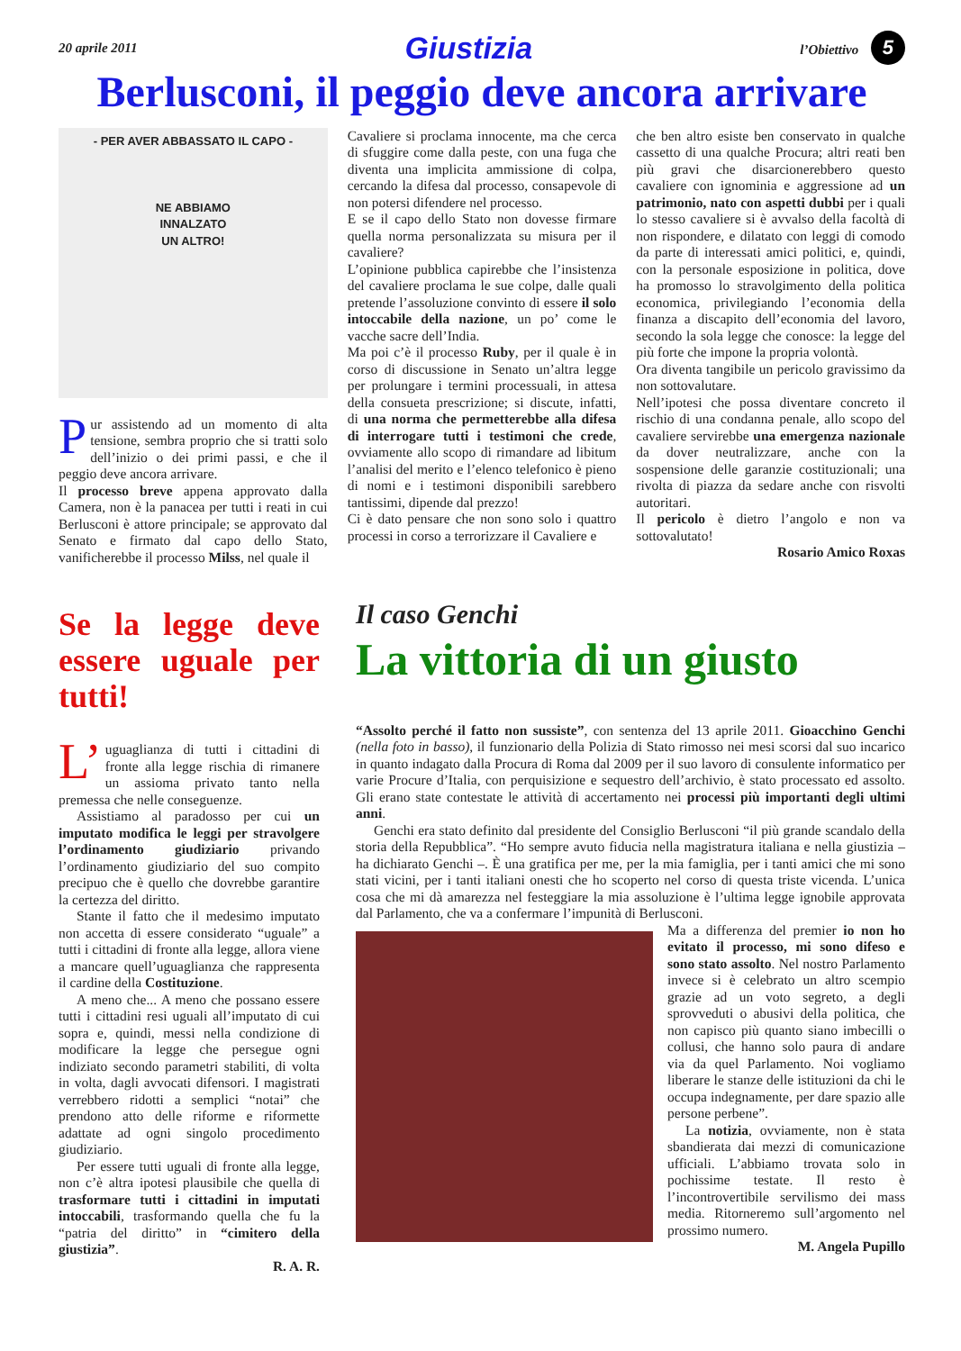20 aprile 2011 Giustizia l’Obiettivo 5
Berlusconi, il peggio deve ancora arrivare
- PER AVER ABBASSATO IL CAPO -
NE ABBIAMO
INNALZATO
UN ALTRO!
Pur assistendo ad un momento di alta tensione, sembra proprio che si tratti solo dell’inizio o dei primi passi, e che il peggio deve ancora arrivare.
Il processo breve appena approvato dalla Camera, non è la panacea per tutti i reati in cui Berlusconi è attore principale; se approvato dal Senato e firmato dal capo dello Stato, vanificherebbe il processo Milss, nel quale il
Cavaliere si proclama innocente, ma che cerca di sfuggire come dalla peste, con una fuga che diventa una implicita ammissione di colpa, cercando la difesa dal processo, consapevole di non potersi difendere nel processo.
E se il capo dello Stato non dovesse firmare quella norma personalizzata su misura per il cavaliere?
L’opinione pubblica capirebbe che l’insistenza del cavaliere proclama le sue colpe, dalle quali pretende l’assoluzione convinto di essere il solo intoccabile della nazione, un po’ come le vacche sacre dell’India.
Ma poi c’è il processo Ruby, per il quale è in corso di discussione in Senato un’altra legge per prolungare i termini processuali, in attesa della consueta prescrizione; si discute, infatti, di una norma che permetterebbe alla difesa di interrogare tutti i testimoni che crede, ovviamente allo scopo di rimandare ad libitum l’analisi del merito e l’elenco telefonico è pieno di nomi e i testimoni disponibili sarebbero tantissimi, dipende dal prezzo!
Ci è dato pensare che non sono solo i quattro processi in corso a terrorizzare il Cavaliere e
che ben altro esiste ben conservato in qualche cassetto di una qualche Procura; altri reati ben più gravi che disarcionerebbero questo cavaliere con ignominia e aggressione ad un patrimonio, nato con aspetti dubbi per i quali lo stesso cavaliere si è avvalso della facoltà di non rispondere, e dilatato con leggi di comodo da parte di interessati amici politici, e, quindi, con la personale esposizione in politica, dove ha promosso lo stravolgimento della politica economica, privilegiando l’economia della finanza a discapito dell’economia del lavoro, secondo la sola legge che conosce: la legge del più forte che impone la propria volontà.
Ora diventa tangibile un pericolo gravissimo da non sottovalutare.
Nell’ipotesi che possa diventare concreto il rischio di una condanna penale, allo scopo del cavaliere servirebbe una emergenza nazionale da dover neutralizzare, anche con la sospensione delle garanzie costituzionali; una rivolta di piazza da sedare anche con risvolti autoritari.
Il pericolo è dietro l’angolo e non va sottovalutato!
Rosario Amico Roxas
Se la legge deve essere uguale per tutti!
L’ uguaglianza di tutti i cittadini di fronte alla legge rischia di rimanere un assioma privato tanto nella premessa che nelle conseguenze.
Assistiamo al paradosso per cui un imputato modifica le leggi per stravolgere l’ordinamento giudiziario privando l’ordinamento giudiziario del suo compito precipuo che è quello che dovrebbe garantire la certezza del diritto.
Stante il fatto che il medesimo imputato non accetta di essere considerato “uguale” a tutti i cittadini di fronte alla legge, allora viene a mancare quell’uguaglianza che rappresenta il cardine della Costituzione.
A meno che... A meno che possano essere tutti i cittadini resi uguali all’imputato di cui sopra e, quindi, messi nella condizione di modificare la legge che persegue ogni indiziato secondo parametri stabiliti, di volta in volta, dagli avvocati difensori. I magistrati verrebbero ridotti a semplici “notai” che prendono atto delle riforme e riformette adattate ad ogni singolo procedimento giudiziario.
Per essere tutti uguali di fronte alla legge, non c’è altra ipotesi plausibile che quella di trasformare tutti i cittadini in imputati intoccabili, trasformando quella che fu la “patria del diritto” in “cimitero della giustizia”.
R. A. R.
Il caso Genchi
La vittoria di un giusto
“Assolto perché il fatto non sussiste”, con sentenza del 13 aprile 2011. Gioacchino Genchi (nella foto in basso), il funzionario della Polizia di Stato rimosso nei mesi scorsi dal suo incarico in quanto indagato dalla Procura di Roma dal 2009 per il suo lavoro di consulente informatico per varie Procure d’Italia, con perquisizione e sequestro dell’archivio, è stato processato ed assolto. Gli erano state contestate le attività di accertamento nei processi più importanti degli ultimi anni.
Genchi era stato definito dal presidente del Consiglio Berlusconi “il più grande scandalo della storia della Repubblica”. “Ho sempre avuto fiducia nella magistratura italiana e nella giustizia – ha dichiarato Genchi –. È una gratifica per me, per la mia famiglia, per i tanti amici che mi sono stati vicini, per i tanti italiani onesti che ho scoperto nel corso di questa triste vicenda. L’unica cosa che mi dà amarezza nel festeggiare la mia assoluzione è l’ultima legge ignobile approvata dal Parlamento, che va a confermare l’impunità di Berlusconi.
Ma a differenza del premier io non ho evitato il processo, mi sono difeso e sono stato assolto. Nel nostro Parlamento invece si è celebrato un altro scempio grazie ad un voto segreto, a degli sprovveduti o abusivi della politica, che non capisco più quanto siano imbecilli o collusi, che hanno solo paura di andare via da quel Parlamento. Noi vogliamo liberare le stanze delle istituzioni da chi le occupa indegnamente, per dare spazio alle persone perbene”.
La notizia, ovviamente, non è stata sbandierata dai mezzi di comunicazione ufficiali. L’abbiamo trovata solo in pochissime testate. Il resto è l’incontrovertibile servilismo dei mass media. Ritorneremo sull’argomento nel prossimo numero.
M. Angela Pupillo